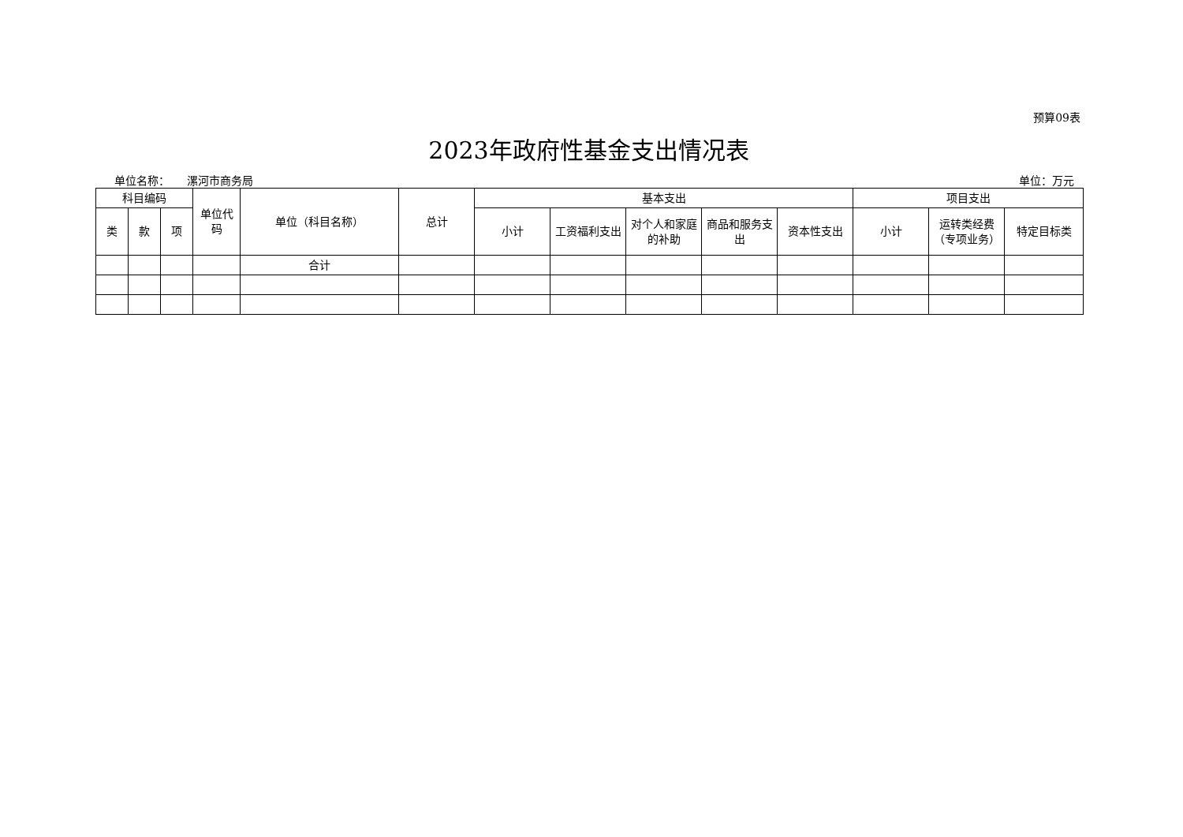预算09表
2023年政府性基金支出情况表
单位名称： 漯河市商务局 单位：万元
| 科目编码 | | | 单位代码 | 单位（科目名称） | 总计 | 基本支出 | | | | | 项目支出 | | |
| --- | --- | --- | --- | --- | --- | --- | --- | --- | --- | --- | --- | --- | --- |
| 类 | 款 | 项 | | | | 小计 | 工资福利支出 | 对个人和家庭的补助 | 商品和服务支出 | 资本性支出 | 小计 | 运转类经费（专项业务） | 特定目标类 |
| | | | | 合计 | | | | | | | | | |